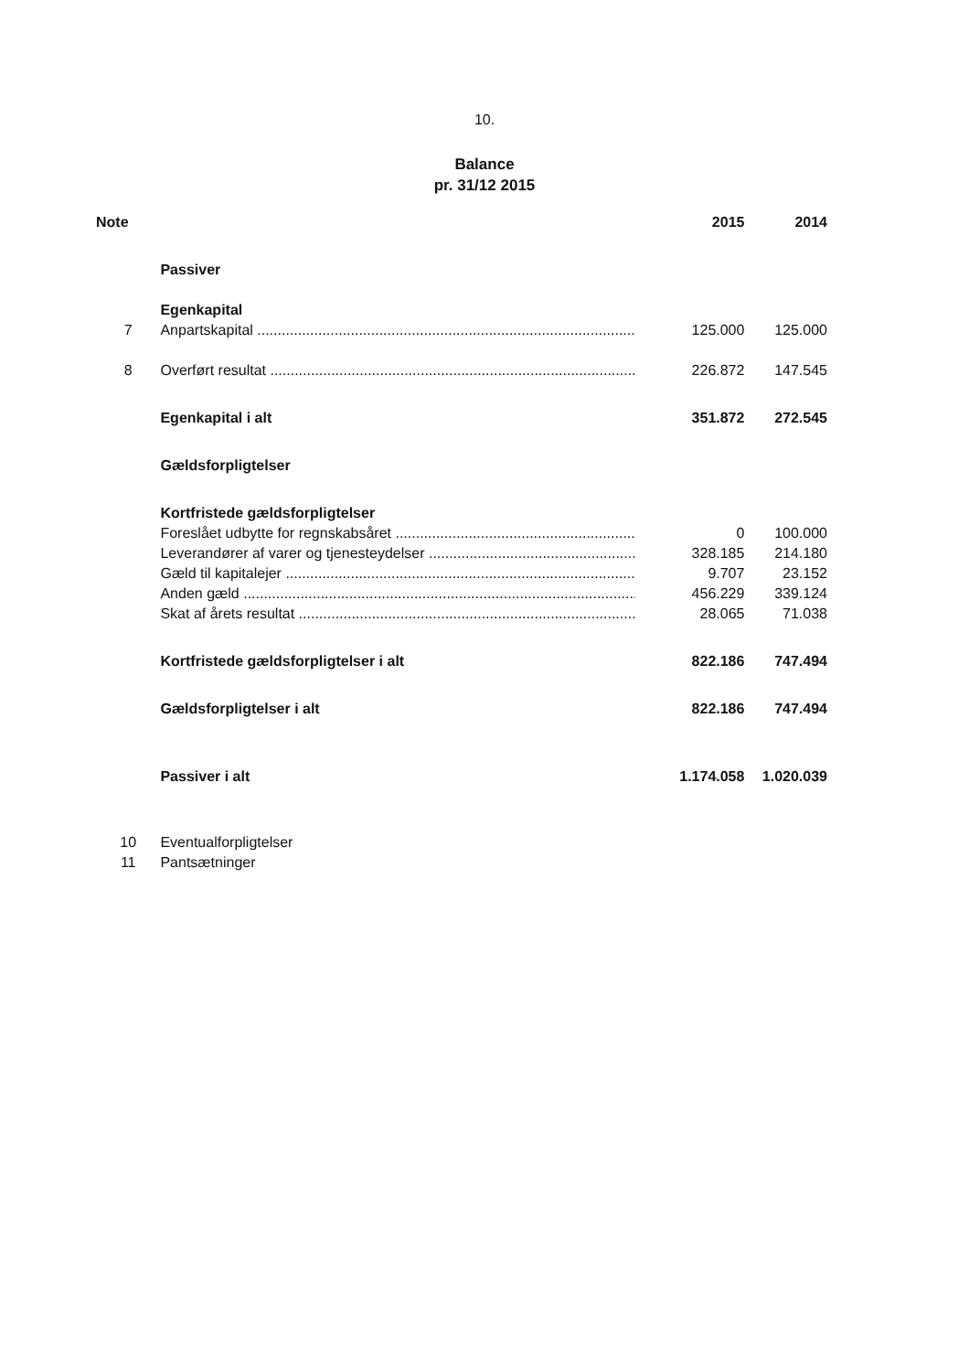10.
Balance
pr. 31/12 2015
| Note | | 2015 | 2014 |
| --- | --- | --- | --- |
| | Passiver | | |
| | Egenkapital | | |
| 7 | Anpartskapital | 125.000 | 125.000 |
| 8 | Overført resultat | 226.872 | 147.545 |
| | Egenkapital i alt | 351.872 | 272.545 |
| | Gældsforpligtelser | | |
| | Kortfristede gældsforpligtelser | | |
| | Foreslået udbytte for regnskabsåret | 0 | 100.000 |
| | Leverandører af varer og tjenesteydelser | 328.185 | 214.180 |
| | Gæld til kapitalejer | 9.707 | 23.152 |
| | Anden gæld | 456.229 | 339.124 |
| | Skat af årets resultat | 28.065 | 71.038 |
| | Kortfristede gældsforpligtelser i alt | 822.186 | 747.494 |
| | Gældsforpligtelser i alt | 822.186 | 747.494 |
| | Passiver i alt | 1.174.058 | 1.020.039 |
| 10 | Eventualforpligtelser | | |
| 11 | Pantsætninger | | |